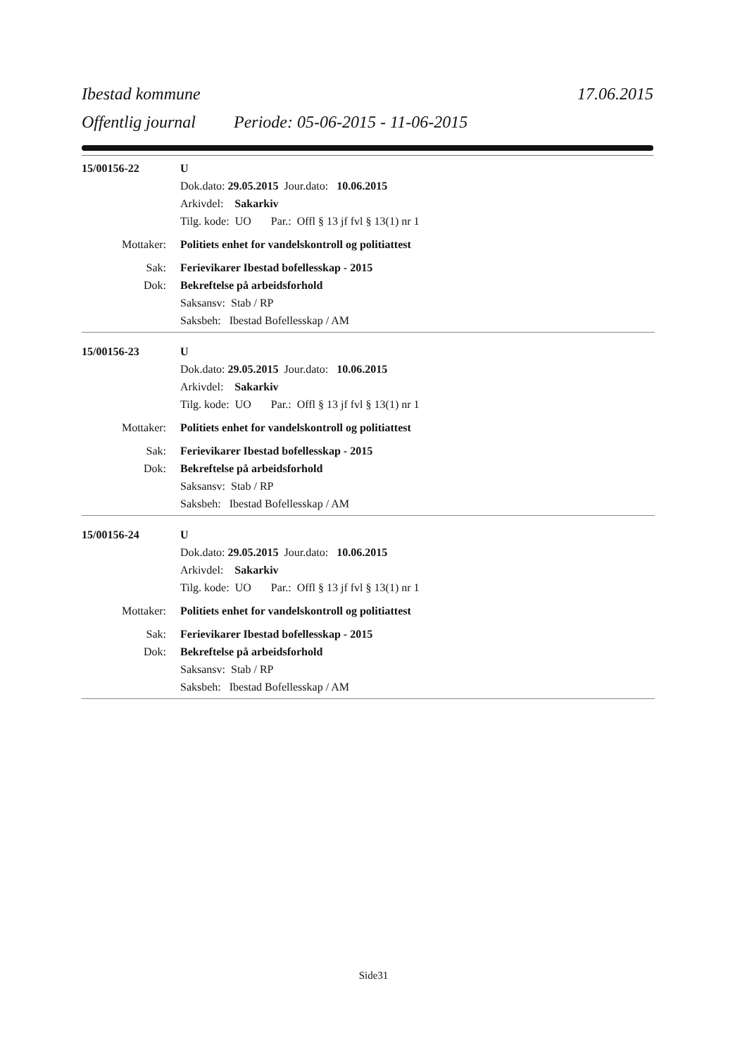Ibestad kommune 17.06.2015
Offentlig journal Periode: 05-06-2015 - 11-06-2015
15/00156-22 U
Dok.dato: 29.05.2015 Jour.dato: 10.06.2015
Arkivdel: Sakarkiv
Tilg. kode: UO Par.: Offl § 13 jf fvl § 13(1) nr 1
Mottaker: Politiets enhet for vandelskontroll og politiattest
Sak: Ferievikarer Ibestad bofellesskap - 2015
Dok: Bekreftelse på arbeidsforhold
Saksansv: Stab / RP
Saksbeh: Ibestad Bofellesskap / AM
15/00156-23 U
Dok.dato: 29.05.2015 Jour.dato: 10.06.2015
Arkivdel: Sakarkiv
Tilg. kode: UO Par.: Offl § 13 jf fvl § 13(1) nr 1
Mottaker: Politiets enhet for vandelskontroll og politiattest
Sak: Ferievikarer Ibestad bofellesskap - 2015
Dok: Bekreftelse på arbeidsforhold
Saksansv: Stab / RP
Saksbeh: Ibestad Bofellesskap / AM
15/00156-24 U
Dok.dato: 29.05.2015 Jour.dato: 10.06.2015
Arkivdel: Sakarkiv
Tilg. kode: UO Par.: Offl § 13 jf fvl § 13(1) nr 1
Mottaker: Politiets enhet for vandelskontroll og politiattest
Sak: Ferievikarer Ibestad bofellesskap - 2015
Dok: Bekreftelse på arbeidsforhold
Saksansv: Stab / RP
Saksbeh: Ibestad Bofellesskap / AM
Side31